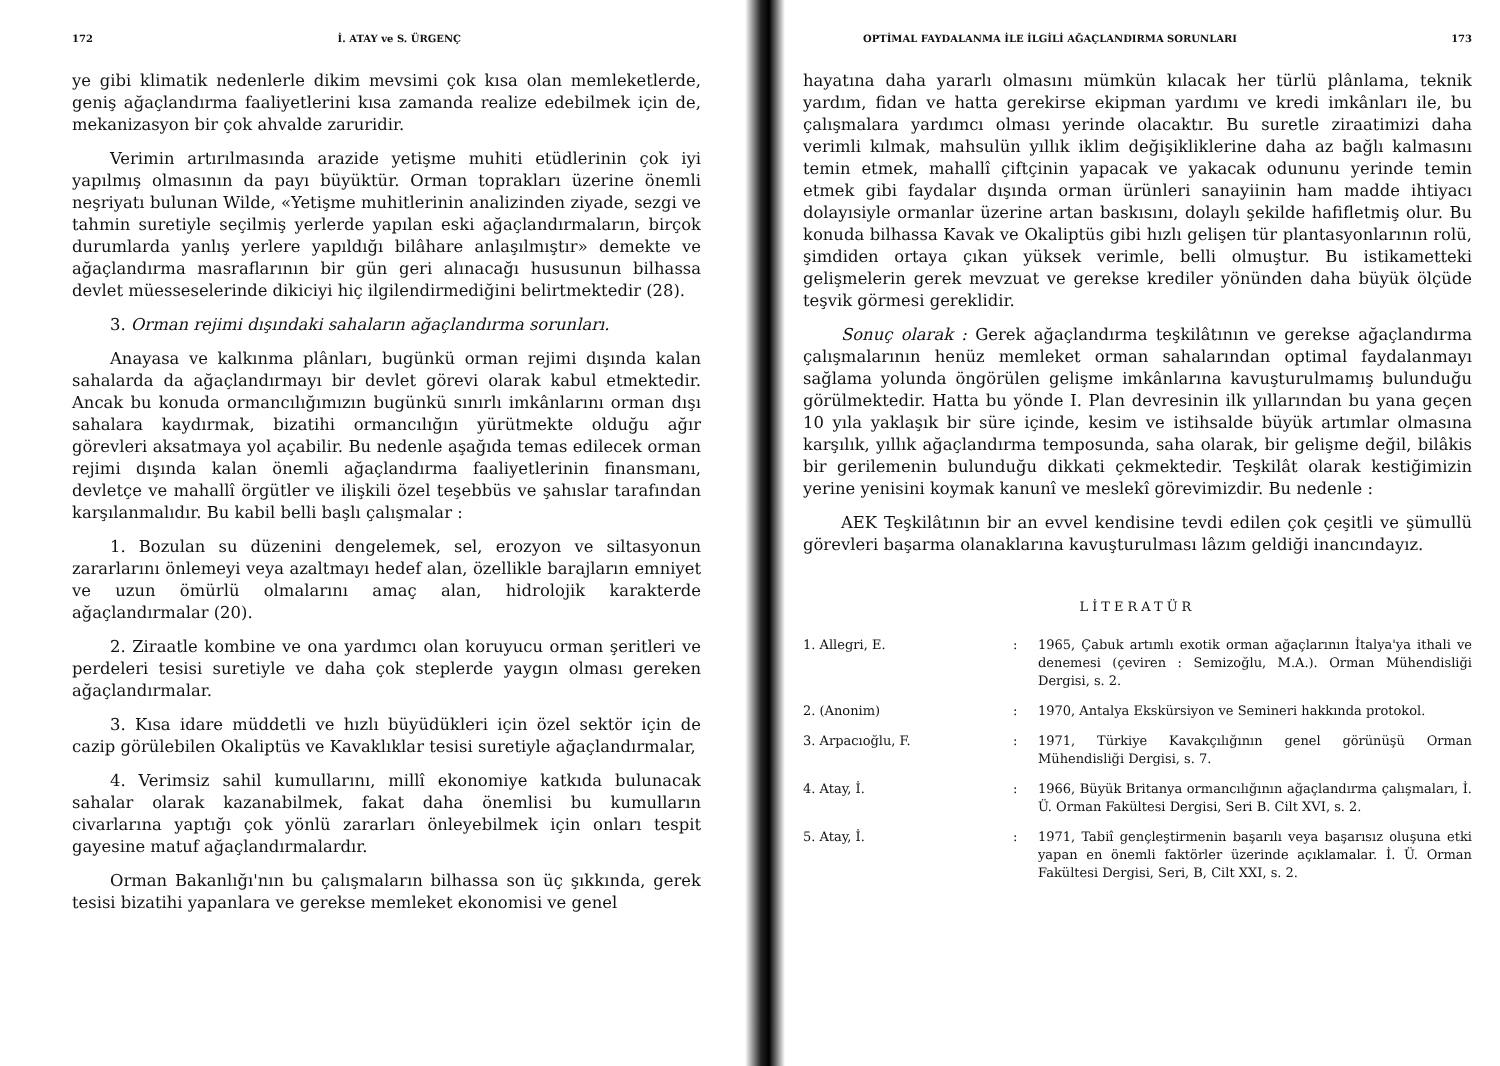172 İ. ATAY ve S. ÜRGENÇ
ye gibi klimatik nedenlerle dikim mevsimi çok kısa olan memleketlerde, geniş ağaçlandırma faaliyetlerini kısa zamanda realize edebilmek için de, mekanizasyon bir çok ahvalde zaruridir.
Verimin artırılmasında arazide yetişme muhiti etüdlerinin çok iyi yapılmış olmasının da payı büyüktür. Orman toprakları üzerine önemli neşriyatı bulunan Wilde, «Yetişme muhitlerinin analizinden ziyade, sezgi ve tahmin suretiyle seçilmiş yerlerde yapılan eski ağaçlandırmaların, birçok durumlarda yanlış yerlere yapıldığı bilâhare anlaşılmıştır» demekte ve ağaçlandırma masraflarının bir gün geri alınacağı hususunun bilhassa devlet müesseselerinde dikiciyi hiç ilgilendirmediğini belirtmektedir (28).
3. Orman rejimi dışındaki sahaların ağaçlandırma sorunları.
Anayasa ve kalkınma plânları, bugünkü orman rejimi dışında kalan sahalarda da ağaçlandırmayı bir devlet görevi olarak kabul etmektedir. Ancak bu konuda ormancılığımızın bugünkü sınırlı imkânlarını orman dışı sahalara kaydırmak, bizatihi ormancılığın yürütmekte olduğu ağır görevleri aksatmaya yol açabilir. Bu nedenle aşağıda temas edilecek orman rejimi dışında kalan önemli ağaçlandırma faaliyetlerinin finansmanı, devletçe ve mahallî örgütler ve ilişkili özel teşebbüs ve şahıslar tarafından karşılanmalıdır. Bu kabil belli başlı çalışmalar :
1. Bozulan su düzenini dengelemek, sel, erozyon ve siltasyonun zararlarını önlemeyi veya azaltmayı hedef alan, özellikle barajların emniyet ve uzun ömürlü olmalarını amaç alan, hidrolojik karakterde ağaçlandırmalar (20).
2. Ziraatle kombine ve ona yardımcı olan koruyucu orman şeritleri ve perdeleri tesisi suretiyle ve daha çok steplerde yaygın olması gereken ağaçlandırmalar.
3. Kısa idare müddetli ve hızlı büyüdükleri için özel sektör için de cazip görülebilen Okaliptüs ve Kavaklıklar tesisi suretiyle ağaçlandırmalar,
4. Verimsiz sahil kumullarını, millî ekonomiye katkıda bulunacak sahalar olarak kazanabilmek, fakat daha önemlisi bu kumulların civarlarına yaptığı çok yönlü zararları önleyebilmek için onları tespit gayesine matuf ağaçlandırmalardır.
Orman Bakanlığı'nın bu çalışmaların bilhassa son üç şıkkında, gerek tesisi bizatihi yapanlara ve gerekse memleket ekonomisi ve genel
OPTİMAL FAYDALANMA İLE İLGİLİ AĞAÇLANDIRMA SORUNLARI 173
hayatına daha yararlı olmasını mümkün kılacak her türlü plânlama, teknik yardım, fidan ve hatta gerekirse ekipman yardımı ve kredi imkânları ile, bu çalışmalara yardımcı olması yerinde olacaktır. Bu suretle ziraatimizi daha verimli kılmak, mahsulün yıllık iklim değişikliklerine daha az bağlı kalmasını temin etmek, mahallî çiftçinin yapacak ve yakacak odununu yerinde temin etmek gibi faydalar dışında orman ürünleri sanayiinin ham madde ihtiyacı dolayısiyle ormanlar üzerine artan baskısını, dolaylı şekilde hafifletmiş olur. Bu konuda bilhassa Kavak ve Okaliptüs gibi hızlı gelişen tür plantasyonlarının rolü, şimdiden ortaya çıkan yüksek verimle, belli olmuştur. Bu istikametteki gelişmelerin gerek mevzuat ve gerekse krediler yönünden daha büyük ölçüde teşvik görmesi gereklidir.
Sonuç olarak : Gerek ağaçlandırma teşkilâtının ve gerekse ağaçlandırma çalışmalarının henüz memleket orman sahalarından optimal faydalanmayı sağlama yolunda öngörülen gelişme imkânlarına kavuşturulmamış bulunduğu görülmektedir. Hatta bu yönde I. Plan devresinin ilk yıllarından bu yana geçen 10 yıla yaklaşık bir süre içinde, kesim ve istihsalde büyük artımlar olmasına karşılık, yıllık ağaçlandırma temposunda, saha olarak, bir gelişme değil, bilâkis bir gerilemenin bulunduğu dikkati çekmektedir. Teşkilât olarak kestiğimizin yerine yenisini koymak kanunî ve meslekî görevimizdir. Bu nedenle :
AEK Teşkilâtının bir an evvel kendisine tevdi edilen çok çeşitli ve şümullü görevleri başarma olanaklarına kavuşturulması lâzım geldiği inancındayız.
LİTERATÜR
1. Allegri, E.: 1965, Çabuk artımlı exotik orman ağaçlarının İtalya'ya ithali ve denemesi (çeviren : Semizoğlu, M.A.). Orman Mühendisliği Dergisi, s. 2.
2. (Anonim): 1970, Antalya Ekskürsiyon ve Semineri hakkında protokol.
3. Arpacıoğlu, F.: 1971, Türkiye Kavakçılığının genel görünüşü Orman Mühendisliği Dergisi, s. 7.
4. Atay, İ.: 1966, Büyük Britanya ormancılığının ağaçlandırma çalışmaları, İ. Ü. Orman Fakültesi Dergisi, Seri B. Cilt XVI, s. 2.
5. Atay, İ.: 1971, Tabiî gençleştirmenin başarılı veya başarısız oluşuna etki yapan en önemli faktörler üzerinde açıklamalar. İ. Ü. Orman Fakültesi Dergisi, Seri, B, Cilt XXI, s. 2.